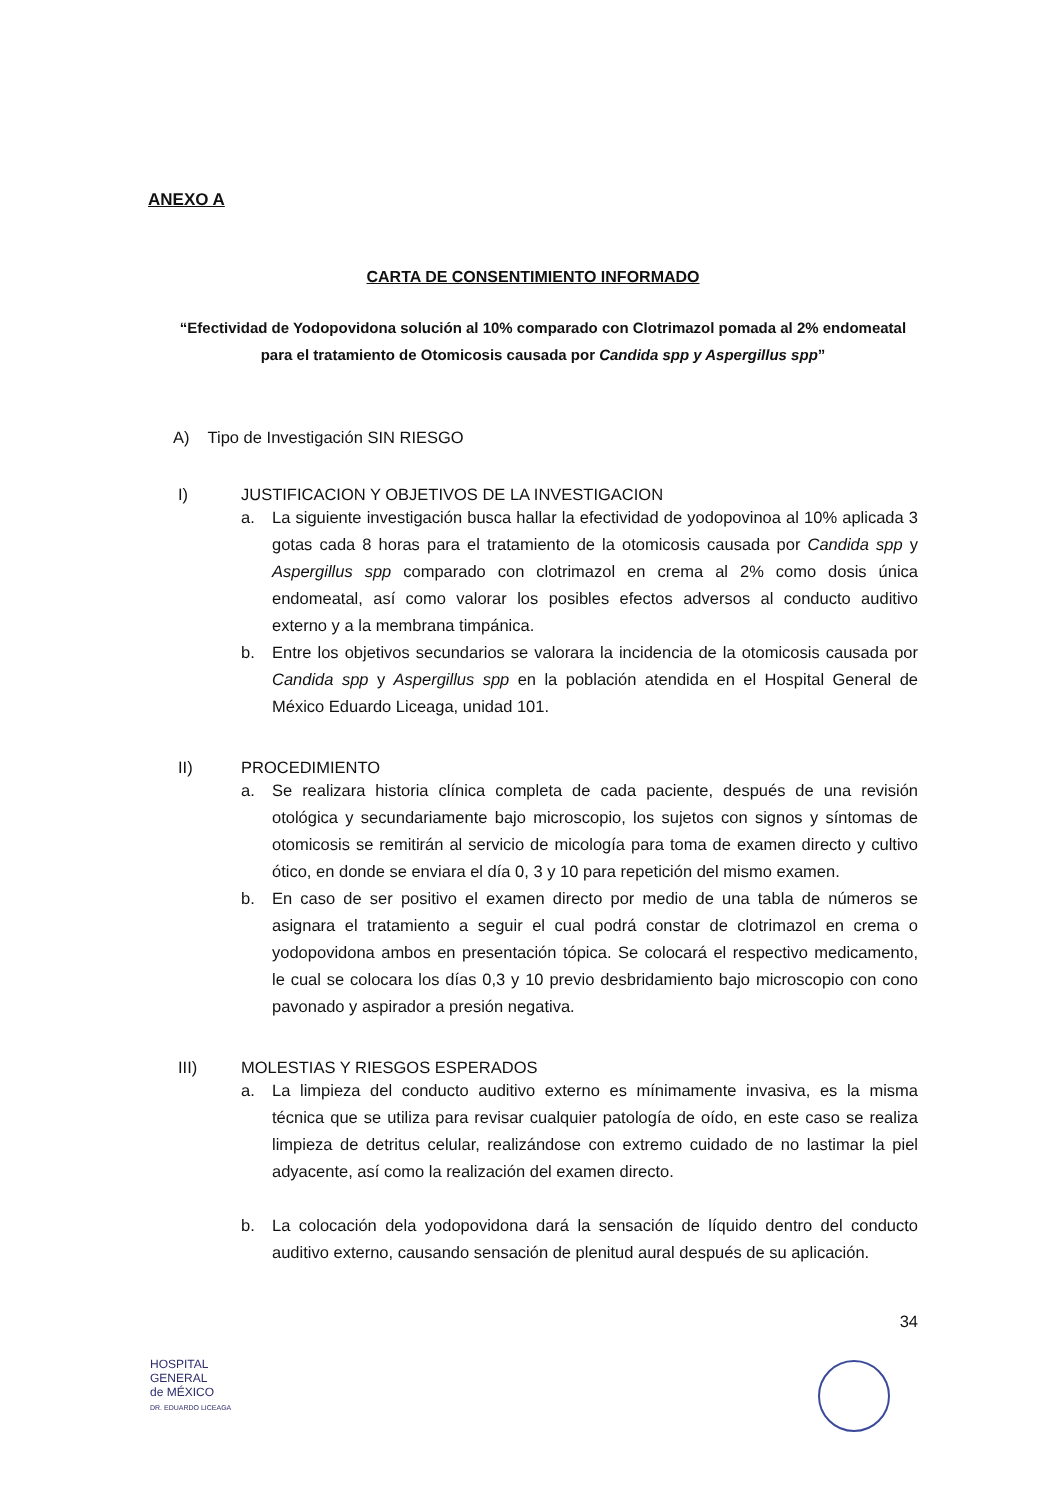ANEXO A
CARTA DE CONSENTIMIENTO INFORMADO
“Efectividad de Yodopovidona solución al 10% comparado con Clotrimazol pomada al 2% endomeatal para el tratamiento de Otomicosis causada por Candida spp y Aspergillus spp”
A) Tipo de Investigación SIN RIESGO
I) JUSTIFICACION Y OBJETIVOS DE LA INVESTIGACION
a. La siguiente investigación busca hallar la efectividad de yodopovinoa al 10% aplicada 3 gotas cada 8 horas para el tratamiento de la otomicosis causada por Candida spp y Aspergillus spp comparado con clotrimazol en crema al 2% como dosis única endomeatal, así como valorar los posibles efectos adversos al conducto auditivo externo y a la membrana timpánica.
b. Entre los objetivos secundarios se valorara la incidencia de la otomicosis causada por Candida spp y Aspergillus spp en la población atendida en el Hospital General de México Eduardo Liceaga, unidad 101.
II) PROCEDIMIENTO
a. Se realizara historia clínica completa de cada paciente, después de una revisión otológica y secundariamente bajo microscopio, los sujetos con signos y síntomas de otomicosis se remitirán al servicio de micología para toma de examen directo y cultivo ótico, en donde se enviara el día 0, 3 y 10 para repetición del mismo examen.
b. En caso de ser positivo el examen directo por medio de una tabla de números se asignara el tratamiento a seguir el cual podrá constar de clotrimazol en crema o yodopovidona ambos en presentación tópica. Se colocará el respectivo medicamento, le cual se colocara los días 0,3 y 10 previo desbridamiento bajo microscopio con cono pavonado y aspirador a presión negativa.
III) MOLESTIAS Y RIESGOS ESPERADOS
a. La limpieza del conducto auditivo externo es mínimamente invasiva, es la misma técnica que se utiliza para revisar cualquier patología de oído, en este caso se realiza limpieza de detritus celular, realizándose con extremo cuidado de no lastimar la piel adyacente, así como la realización del examen directo.
b. La colocación dela yodopovidona dará la sensación de líquido dentro del conducto auditivo externo, causando sensación de plenitud aural después de su aplicación.
34
HOSPITAL
GENERAL
de MÉXICO
DR. EDUARDO LICEAGA